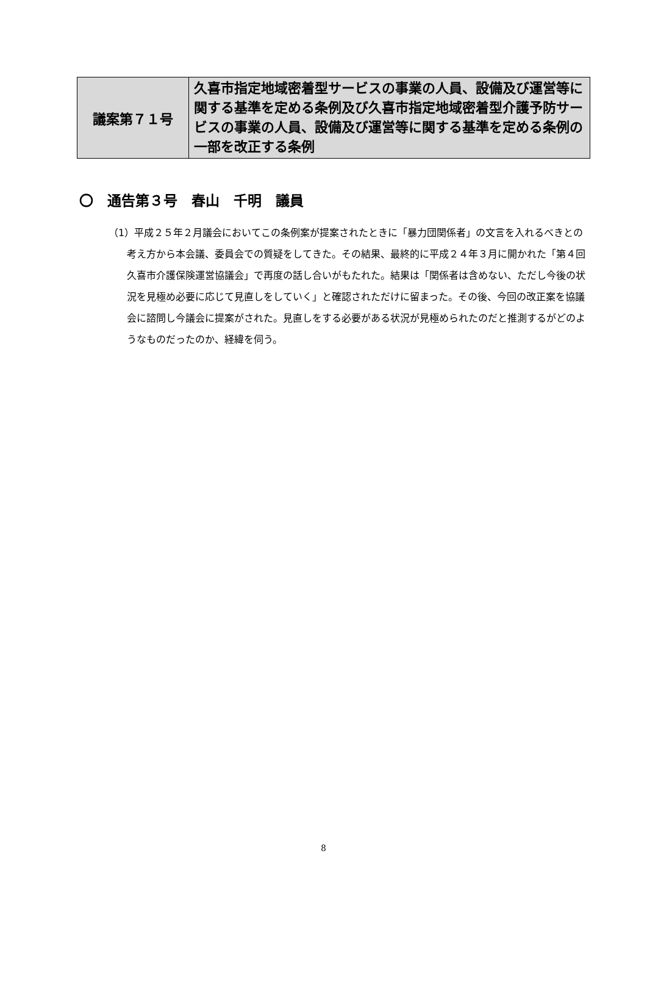| 議案第７１号 | 久喜市指定地域密着型サービスの事業の人員、設備及び運営等に関する基準を定める条例及び久喜市指定地域密着型介護予防サービスの事業の人員、設備及び運営等に関する基準を定める条例の一部を改正する条例 |
〇　通告第３号　春山　千明　議員
（1）平成２５年２月議会においてこの条例案が提案されたときに「暴力団関係者」の文言を入れるべきとの考え方から本会議、委員会での質疑をしてきた。その結果、最終的に平成２４年３月に開かれた「第４回久喜市介護保険運営協議会」で再度の話し合いがもたれた。結果は「関係者は含めない、ただし今後の状況を見極め必要に応じて見直しをしていく」と確認されただけに留まった。その後、今回の改正案を協議会に諮問し今議会に提案がされた。見直しをする必要がある状況が見極められたのだと推測するがどのようなものだったのか、経緯を伺う。
8